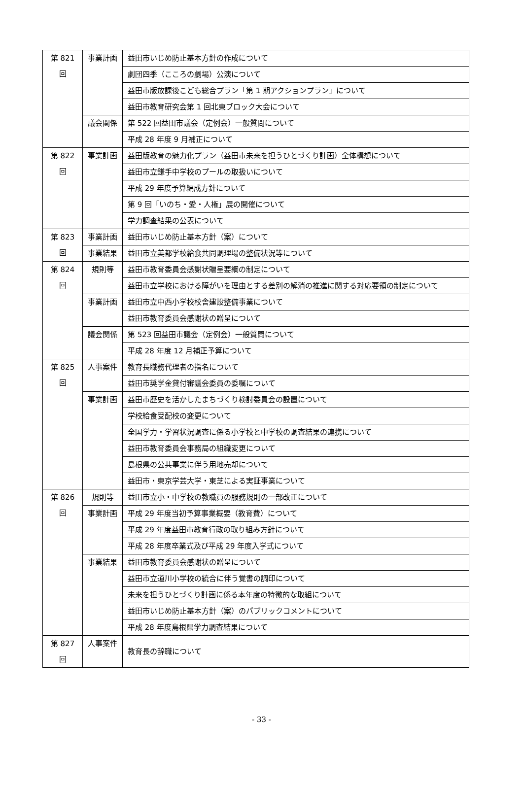| 第 821 回 | 事業計画 | 益田市いじめ防止基本方針の作成について |
| | | 劇団四季（こころの劇場）公演について |
| | | 益田市版放課後こども総合プラン「第 1 期アクションプラン」について |
| | | 益田市教育研究会第 1 回北東ブロック大会について |
| | 議会関係 | 第 522 回益田市議会（定例会）一般質問について |
| | | 平成 28 年度 9 月補正について |
| 第 822 回 | 事業計画 | 益田版教育の魅力化プラン（益田市未来を担うひとづくり計画）全体構想について |
| | | 益田市立鎌手中学校のプールの取扱いについて |
| | | 平成 29 年度予算編成方針について |
| | | 第 9 回「いのち・愛・人権」展の開催について |
| | | 学力調査結果の公表について |
| 第 823 回 | 事業計画 | 益田市いじめ防止基本方針（案）について |
| | 事業結果 | 益田市立美都学校給食共同調理場の整備状況等について |
| 第 824 回 | 規則等 | 益田市教育委員会感謝状贈呈要綱の制定について |
| | | 益田市立学校における障がいを理由とする差別の解消の推進に関する対応要領の制定について |
| | 事業計画 | 益田市立中西小学校校舎建設整備事業について |
| | | 益田市教育委員会感謝状の贈呈について |
| | 議会関係 | 第 523 回益田市議会（定例会）一般質問について |
| | | 平成 28 年度 12 月補正予算について |
| 第 825 回 | 人事案件 | 教育長職務代理者の指名について |
| | | 益田市奨学金貸付審議会委員の委嘱について |
| | 事業計画 | 益田市歴史を活かしたまちづくり検討委員会の設置について |
| | | 学校給食受配校の変更について |
| | | 全国学力・学習状況調査に係る小学校と中学校の調査結果の連携について |
| | | 益田市教育委員会事務局の組織変更について |
| | | 島根県の公共事業に伴う用地売却について |
| | | 益田市・東京学芸大学・東芝による実証事業について |
| 第 826 回 | 規則等 | 益田市立小・中学校の教職員の服務規則の一部改正について |
| | 事業計画 | 平成 29 年度当初予算事業概要（教育費）について |
| | | 平成 29 年度益田市教育行政の取り組み方針について |
| | | 平成 28 年度卒業式及び平成 29 年度入学式について |
| | 事業結果 | 益田市教育委員会感謝状の贈呈について |
| | | 益田市立道川小学校の統合に伴う覚書の調印について |
| | | 未来を担うひとづくり計画に係る本年度の特徴的な取組について |
| | | 益田市いじめ防止基本方針（案）のパブリックコメントについて |
| | | 平成 28 年度島根県学力調査結果について |
| 第 827 回 | 人事案件 | 教育長の辞職について |
- 33 -